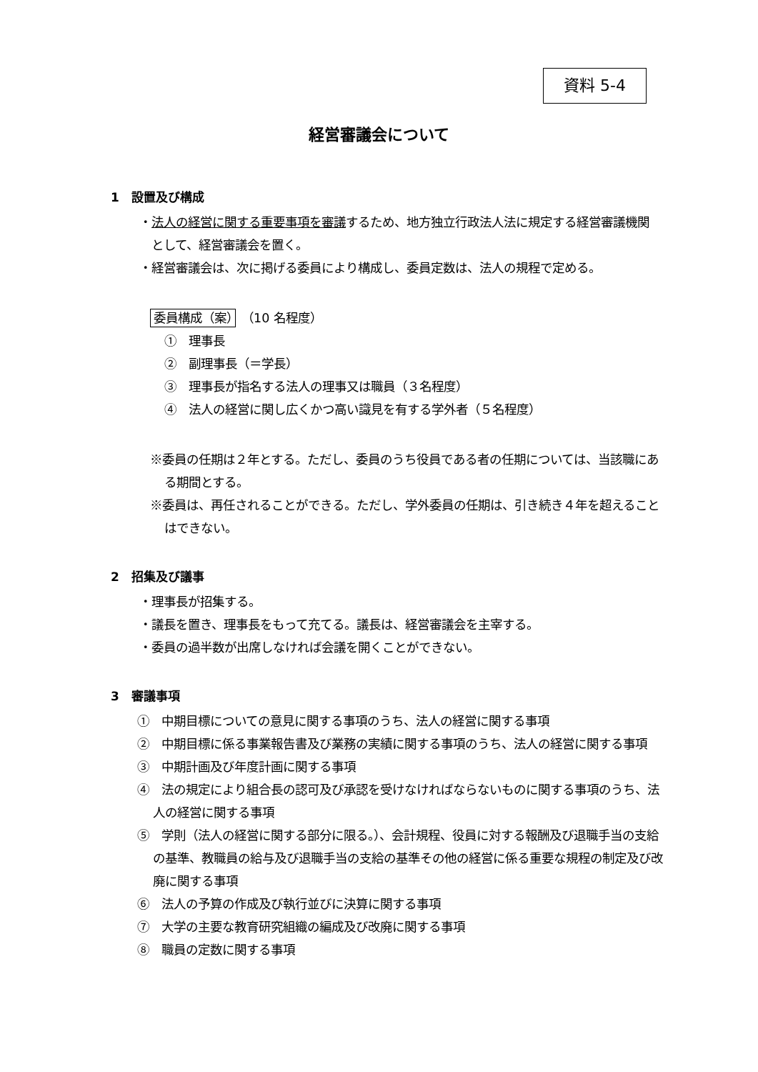資料 5-4
経営審議会について
1　設置及び構成
・法人の経営に関する重要事項を審議するため、地方独立行政法人法に規定する経営審議機関として、経営審議会を置く。
・経営審議会は、次に掲げる委員により構成し、委員定数は、法人の規程で定める。
委員構成（案）　（10 名程度）
①　理事長
②　副理事長（＝学長）
③　理事長が指名する法人の理事又は職員（３名程度）
④　法人の経営に関し広くかつ高い識見を有する学外者（５名程度）
※委員の任期は２年とする。ただし、委員のうち役員である者の任期については、当該職にある期間とする。
※委員は、再任されることができる。ただし、学外委員の任期は、引き続き４年を超えることはできない。
2　招集及び議事
・理事長が招集する。
・議長を置き、理事長をもって充てる。議長は、経営審議会を主宰する。
・委員の過半数が出席しなければ会議を開くことができない。
3　審議事項
①　中期目標についての意見に関する事項のうち、法人の経営に関する事項
②　中期目標に係る事業報告書及び業務の実績に関する事項のうち、法人の経営に関する事項
③　中期計画及び年度計画に関する事項
④　法の規定により組合長の認可及び承認を受けなければならないものに関する事項のうち、法人の経営に関する事項
⑤　学則（法人の経営に関する部分に限る。）、会計規程、役員に対する報酬及び退職手当の支給の基準、教職員の給与及び退職手当の支給の基準その他の経営に係る重要な規程の制定及び改廃に関する事項
⑥　法人の予算の作成及び執行並びに決算に関する事項
⑦　大学の主要な教育研究組織の編成及び改廃に関する事項
⑧　職員の定数に関する事項